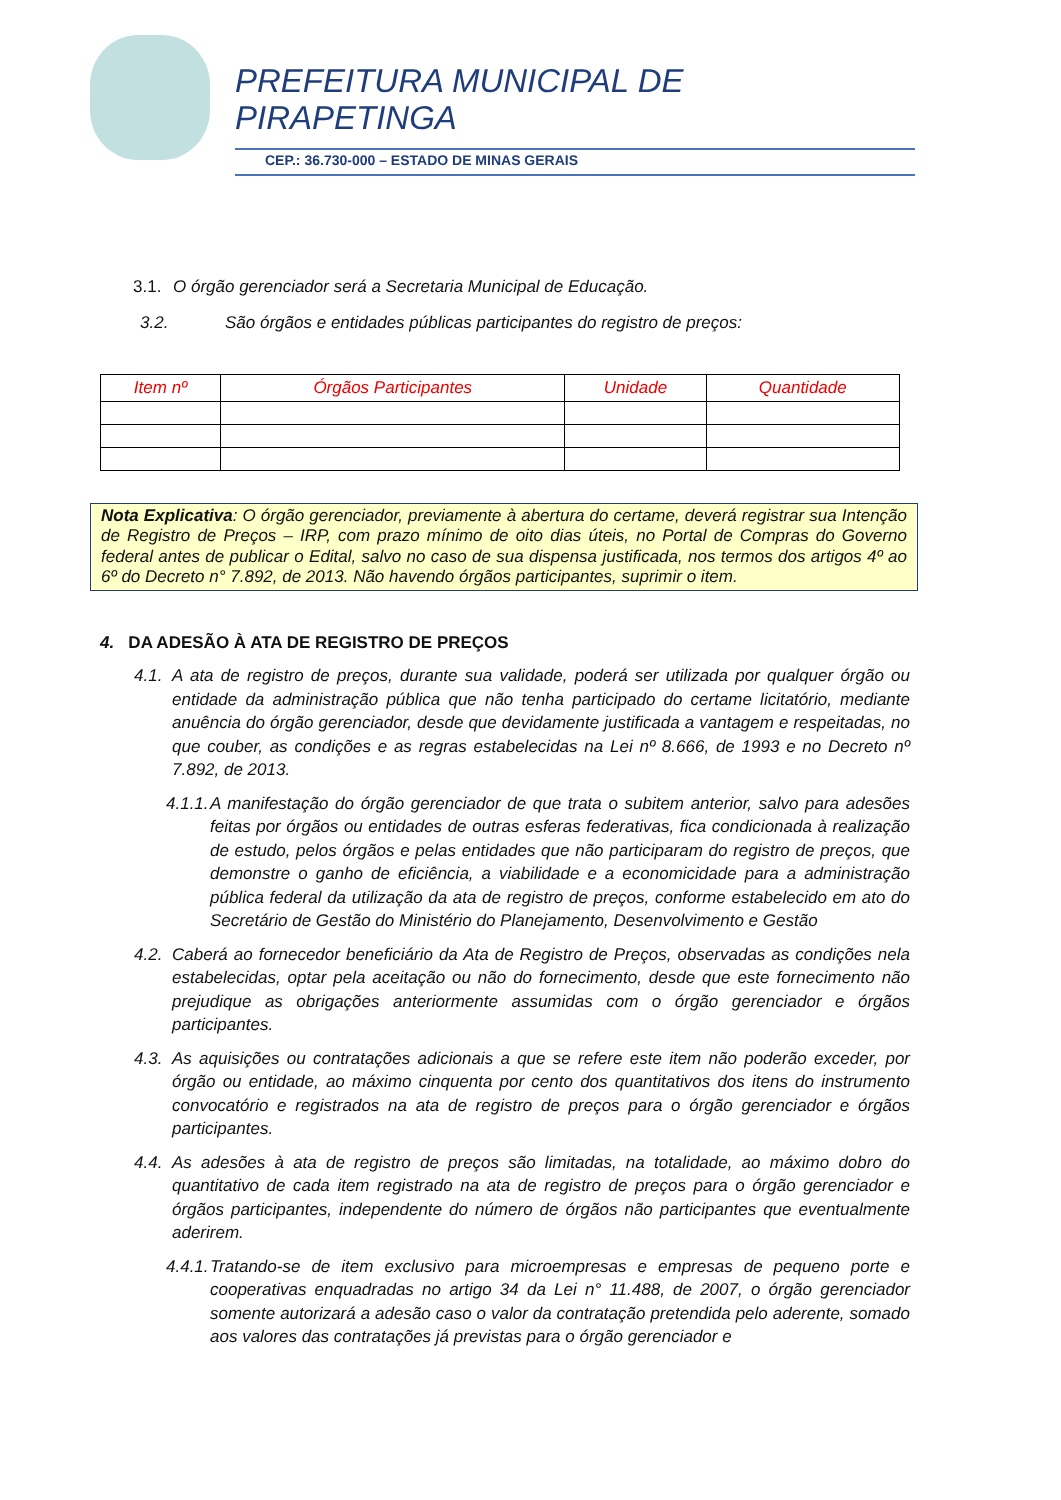PREFEITURA MUNICIPAL DE
PIRAPETINGA
CEP.: 36.730-000 – ESTADO DE MINAS GERAIS
3.1. O órgão gerenciador será a Secretaria Municipal de Educação.
3.2. São órgãos e entidades públicas participantes do registro de preços:
| Item nº | Órgãos Participantes | Unidade | Quantidade |
| --- | --- | --- | --- |
Nota Explicativa: O órgão gerenciador, previamente à abertura do certame, deverá registrar sua Intenção de Registro de Preços – IRP, com prazo mínimo de oito dias úteis, no Portal de Compras do Governo federal antes de publicar o Edital, salvo no caso de sua dispensa justificada, nos termos dos artigos 4º ao 6º do Decreto n° 7.892, de 2013. Não havendo órgãos participantes, suprimir o item.
4. DA ADESÃO À ATA DE REGISTRO DE PREÇOS
4.1. A ata de registro de preços, durante sua validade, poderá ser utilizada por qualquer órgão ou entidade da administração pública que não tenha participado do certame licitatório, mediante anuência do órgão gerenciador, desde que devidamente justificada a vantagem e respeitadas, no que couber, as condições e as regras estabelecidas na Lei nº 8.666, de 1993 e no Decreto nº 7.892, de 2013.
4.1.1. A manifestação do órgão gerenciador de que trata o subitem anterior, salvo para adesões feitas por órgãos ou entidades de outras esferas federativas, fica condicionada à realização de estudo, pelos órgãos e pelas entidades que não participaram do registro de preços, que demonstre o ganho de eficiência, a viabilidade e a economicidade para a administração pública federal da utilização da ata de registro de preços, conforme estabelecido em ato do Secretário de Gestão do Ministério do Planejamento, Desenvolvimento e Gestão
4.2. Caberá ao fornecedor beneficiário da Ata de Registro de Preços, observadas as condições nela estabelecidas, optar pela aceitação ou não do fornecimento, desde que este fornecimento não prejudique as obrigações anteriormente assumidas com o órgão gerenciador e órgãos participantes.
4.3. As aquisições ou contratações adicionais a que se refere este item não poderão exceder, por órgão ou entidade, ao máximo cinquenta por cento dos quantitativos dos itens do instrumento convocatório e registrados na ata de registro de preços para o órgão gerenciador e órgãos participantes.
4.4. As adesões à ata de registro de preços são limitadas, na totalidade, ao máximo dobro do quantitativo de cada item registrado na ata de registro de preços para o órgão gerenciador e órgãos participantes, independente do número de órgãos não participantes que eventualmente aderirem.
4.4.1. Tratando-se de item exclusivo para microempresas e empresas de pequeno porte e cooperativas enquadradas no artigo 34 da Lei n° 11.488, de 2007, o órgão gerenciador somente autorizará a adesão caso o valor da contratação pretendida pelo aderente, somado aos valores das contratações já previstas para o órgão gerenciador e